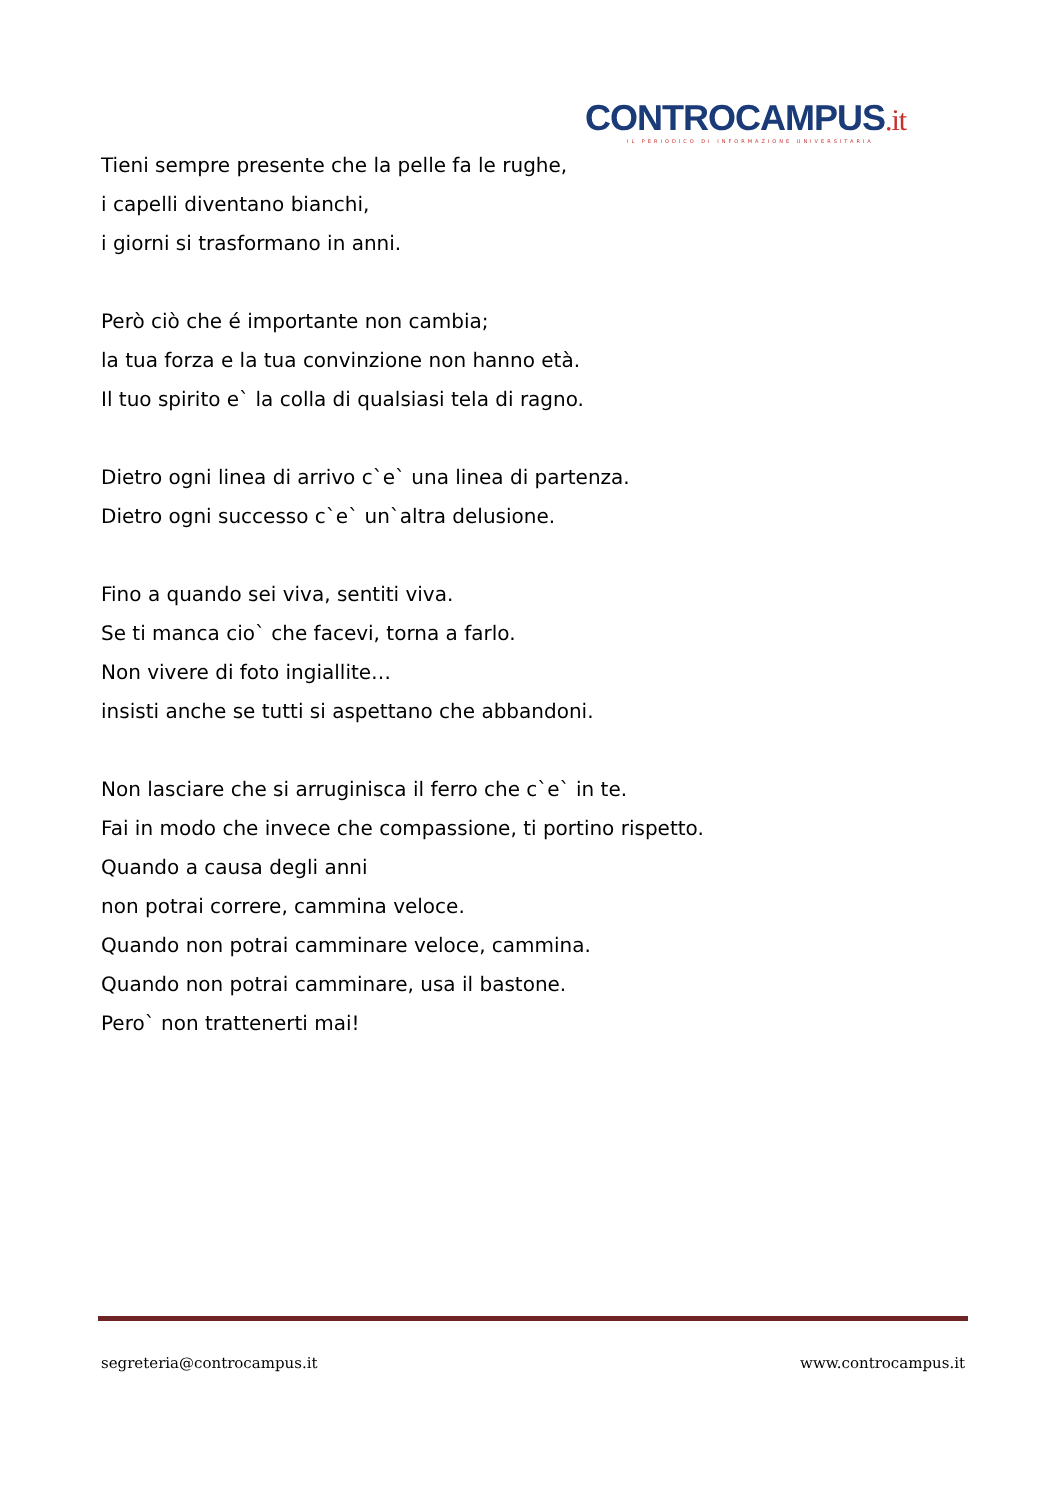CONTROCAMPUS.it
IL PERIODICO DI INFORMAZIONE UNIVERSITARIA
Tieni sempre presente che la pelle fa le rughe,
i capelli diventano bianchi,
i giorni si trasformano in anni.
Però ciò che é importante non cambia;
la tua forza e la tua convinzione non hanno età.
Il tuo spirito e` la colla di qualsiasi tela di ragno.
Dietro ogni linea di arrivo c`e` una linea di partenza.
Dietro ogni successo c`e` un`altra delusione.
Fino a quando sei viva, sentiti viva.
Se ti manca cio` che facevi, torna a farlo.
Non vivere di foto ingiallite…
insisti anche se tutti si aspettano che abbandoni.
Non lasciare che si arruginisca il ferro che c`e` in te.
Fai in modo che invece che compassione, ti portino rispetto.
Quando a causa degli anni
non potrai correre, cammina veloce.
Quando non potrai camminare veloce, cammina.
Quando non potrai camminare, usa il bastone.
Pero` non trattenerti mai!
segreteria@controcampus.it www.controcampus.it